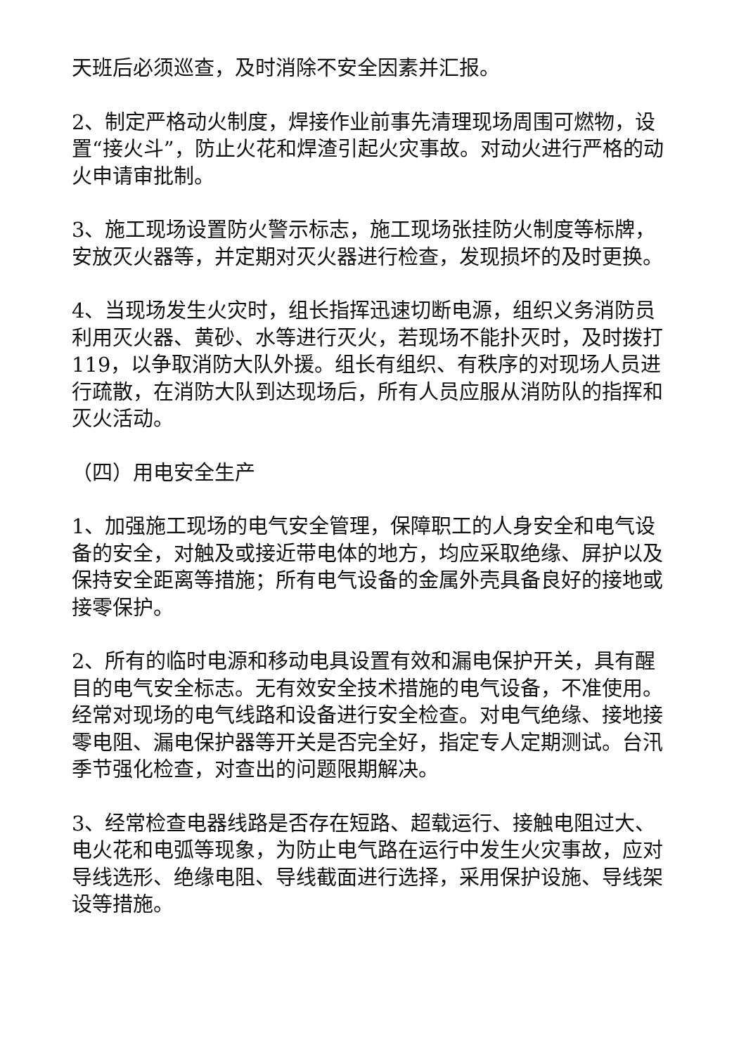天班后必须巡查，及时消除不安全因素并汇报。
2、制定严格动火制度，焊接作业前事先清理现场周围可燃物，设置“接火斗”，防止火花和焊渣引起火灾事故。对动火进行严格的动火申请审批制。
3、施工现场设置防火警示标志，施工现场张挂防火制度等标牌，安放灭火器等，并定期对灭火器进行检查，发现损坏的及时更换。
4、当现场发生火灾时，组长指挥迅速切断电源，组织义务消防员利用灭火器、黄砂、水等进行灭火，若现场不能扑灭时，及时拨打119，以争取消防大队外援。组长有组织、有秩序的对现场人员进行疏散，在消防大队到达现场后，所有人员应服从消防队的指挥和灭火活动。
（四）用电安全生产
1、加强施工现场的电气安全管理，保障职工的人身安全和电气设备的安全，对触及或接近带电体的地方，均应采取绝缘、屏护以及保持安全距离等措施；所有电气设备的金属外壳具备良好的接地或接零保护。
2、所有的临时电源和移动电具设置有效和漏电保护开关，具有醒目的电气安全标志。无有效安全技术措施的电气设备，不准使用。经常对现场的电气线路和设备进行安全检查。对电气绝缘、接地接零电阻、漏电保护器等开关是否完全好，指定专人定期测试。台汛季节强化检查，对查出的问题限期解决。
3、经常检查电器线路是否存在短路、超载运行、接触电阻过大、电火花和电弧等现象，为防止电气路在运行中发生火灾事故，应对导线选形、绝缘电阻、导线截面进行选择，采用保护设施、导线架设等措施。